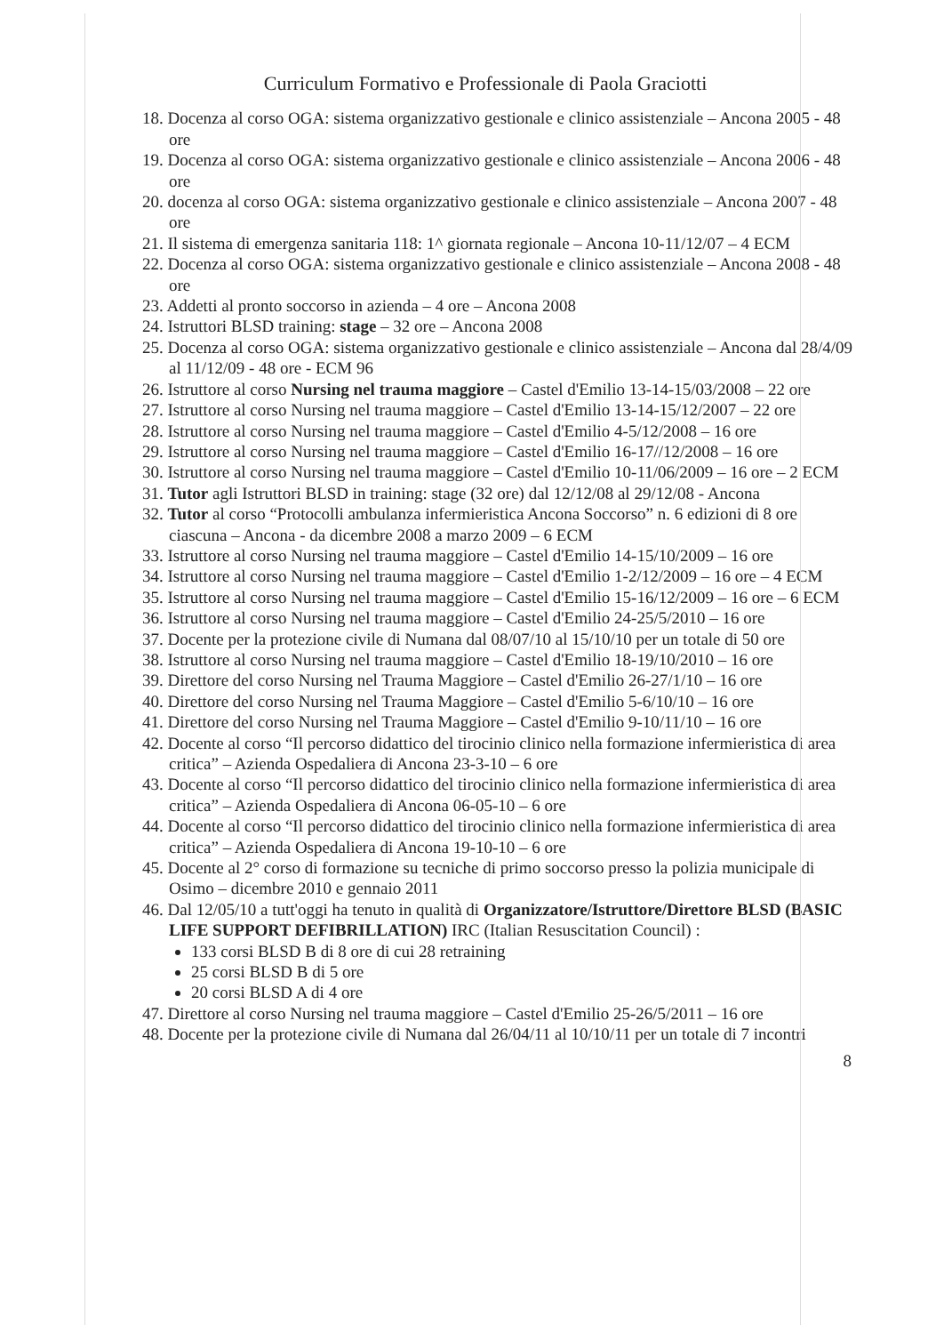Curriculum Formativo e Professionale di Paola Graciotti
18. Docenza al corso OGA: sistema organizzativo gestionale e clinico assistenziale – Ancona 2005 - 48 ore
19. Docenza al corso OGA: sistema organizzativo gestionale e clinico assistenziale – Ancona 2006 - 48 ore
20. docenza al corso OGA: sistema organizzativo gestionale e clinico assistenziale – Ancona 2007 - 48 ore
21. Il sistema di emergenza sanitaria 118: 1^ giornata regionale – Ancona 10-11/12/07 – 4 ECM
22. Docenza al corso OGA: sistema organizzativo gestionale e clinico assistenziale – Ancona 2008 - 48 ore
23. Addetti al pronto soccorso in azienda – 4 ore – Ancona 2008
24. Istruttori BLSD training: stage – 32 ore – Ancona 2008
25. Docenza al corso OGA: sistema organizzativo gestionale e clinico assistenziale – Ancona dal 28/4/09 al 11/12/09 - 48 ore - ECM 96
26. Istruttore al corso Nursing nel trauma maggiore – Castel d'Emilio 13-14-15/03/2008 – 22 ore
27. Istruttore al corso Nursing nel trauma maggiore – Castel d'Emilio 13-14-15/12/2007 – 22 ore
28. Istruttore al corso Nursing nel trauma maggiore – Castel d'Emilio 4-5/12/2008 – 16 ore
29. Istruttore al corso Nursing nel trauma maggiore – Castel d'Emilio 16-17//12/2008 – 16 ore
30. Istruttore al corso Nursing nel trauma maggiore – Castel d'Emilio 10-11/06/2009 – 16 ore – 2 ECM
31. Tutor agli Istruttori BLSD in training: stage (32 ore) dal 12/12/08 al 29/12/08 - Ancona
32. Tutor al corso “Protocolli ambulanza infermieristica Ancona Soccorso” n. 6 edizioni di 8 ore ciascuna – Ancona - da dicembre 2008 a marzo 2009 – 6 ECM
33. Istruttore al corso Nursing nel trauma maggiore – Castel d'Emilio 14-15/10/2009 – 16 ore
34. Istruttore al corso Nursing nel trauma maggiore – Castel d'Emilio 1-2/12/2009 – 16 ore – 4 ECM
35. Istruttore al corso Nursing nel trauma maggiore – Castel d'Emilio 15-16/12/2009 – 16 ore – 6 ECM
36. Istruttore al corso Nursing nel trauma maggiore – Castel d'Emilio 24-25/5/2010 – 16 ore
37. Docente per la protezione civile di Numana dal 08/07/10 al 15/10/10 per un totale di 50 ore
38. Istruttore al corso Nursing nel trauma maggiore – Castel d'Emilio 18-19/10/2010 – 16 ore
39. Direttore del corso Nursing nel Trauma Maggiore – Castel d'Emilio 26-27/1/10 – 16 ore
40. Direttore del corso Nursing nel Trauma Maggiore – Castel d'Emilio 5-6/10/10 – 16 ore
41. Direttore del corso Nursing nel Trauma Maggiore – Castel d'Emilio 9-10/11/10 – 16 ore
42. Docente al corso “Il percorso didattico del tirocinio clinico nella formazione infermieristica di area critica” – Azienda Ospedaliera di Ancona 23-3-10 – 6 ore
43. Docente al corso “Il percorso didattico del tirocinio clinico nella formazione infermieristica di area critica” – Azienda Ospedaliera di Ancona 06-05-10 – 6 ore
44. Docente al corso “Il percorso didattico del tirocinio clinico nella formazione infermieristica di area critica” – Azienda Ospedaliera di Ancona 19-10-10 – 6 ore
45. Docente al 2° corso di formazione su tecniche di primo soccorso presso la polizia municipale di Osimo – dicembre 2010 e gennaio 2011
46. Dal 12/05/10 a tutt'oggi ha tenuto in qualità di Organizzatore/Istruttore/Direttore BLSD (BASIC LIFE SUPPORT DEFIBRILLATION) IRC (Italian Resuscitation Council) :
133 corsi BLSD B di 8 ore di cui 28 retraining
25 corsi BLSD B di 5 ore
20 corsi BLSD A di 4 ore
47. Direttore al corso Nursing nel trauma maggiore – Castel d'Emilio 25-26/5/2011 – 16 ore
48. Docente per la protezione civile di Numana dal 26/04/11 al 10/10/11 per un totale di 7 incontri
8